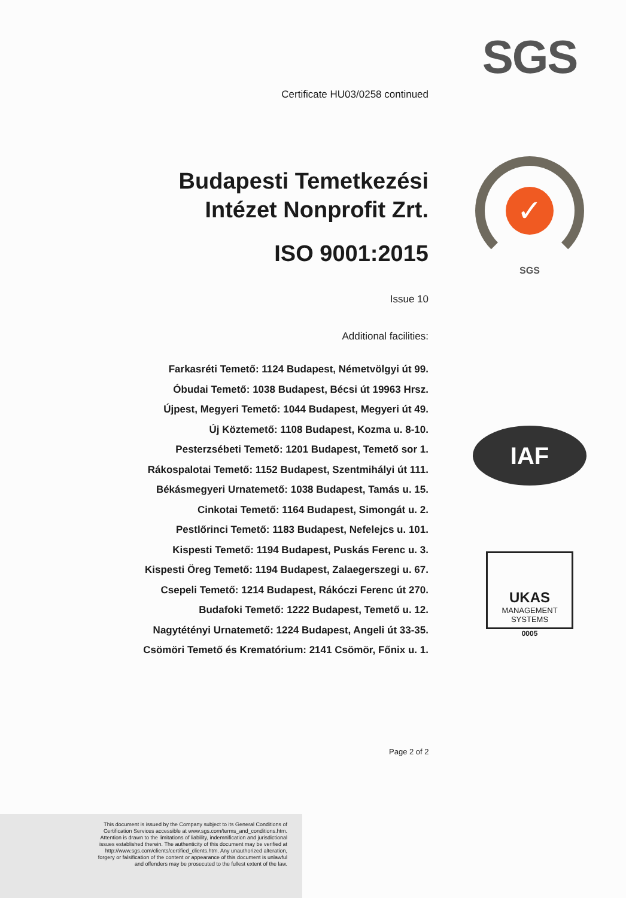SGS
✓
SGS
IAF
UKAS
MANAGEMENT
SYSTEMS
0005
Certificate HU03/0258 continued
Budapesti Temetkezési Intézet Nonprofit Zrt.
ISO 9001:2015
Issue 10
Additional facilities:
Farkasréti Temető: 1124 Budapest, Németvölgyi út 99.
Óbudai Temető: 1038 Budapest, Bécsi út 19963 Hrsz.
Újpest, Megyeri Temető: 1044 Budapest, Megyeri út 49.
Új Köztemető: 1108 Budapest, Kozma u. 8-10.
Pesterzsébeti Temető: 1201 Budapest, Temető sor 1.
Rákospalotai Temető: 1152 Budapest, Szentmihályi út 111.
Békásmegyeri Urnatemető: 1038 Budapest, Tamás u. 15.
Cinkotai Temető: 1164 Budapest, Simongát u. 2.
Pestlőrinci Temető: 1183 Budapest, Nefelejcs u. 101.
Kispesti Temető: 1194 Budapest, Puskás Ferenc u. 3.
Kispesti Öreg Temető: 1194 Budapest, Zalaegerszegi u. 67.
Csepeli Temető: 1214 Budapest, Rákóczi Ferenc út 270.
Budafoki Temető: 1222 Budapest, Temető u. 12.
Nagytétényi Urnatemető: 1224 Budapest, Angeli út 33-35.
Csömöri Temető és Krematórium: 2141 Csömör, Főnix u. 1.
Page 2 of 2
This document is issued by the Company subject to its General Conditions of
Certification Services accessible at www.sgs.com/terms_and_conditions.htm.
Attention is drawn to the limitations of liability, indemnification and jurisdictional
issues established therein. The authenticity of this document may be verified at
http://www.sgs.com/clients/certified_clients.htm. Any unauthorized alteration,
forgery or falsification of the content or appearance of this document is unlawful
and offenders may be prosecuted to the fullest extent of the law.